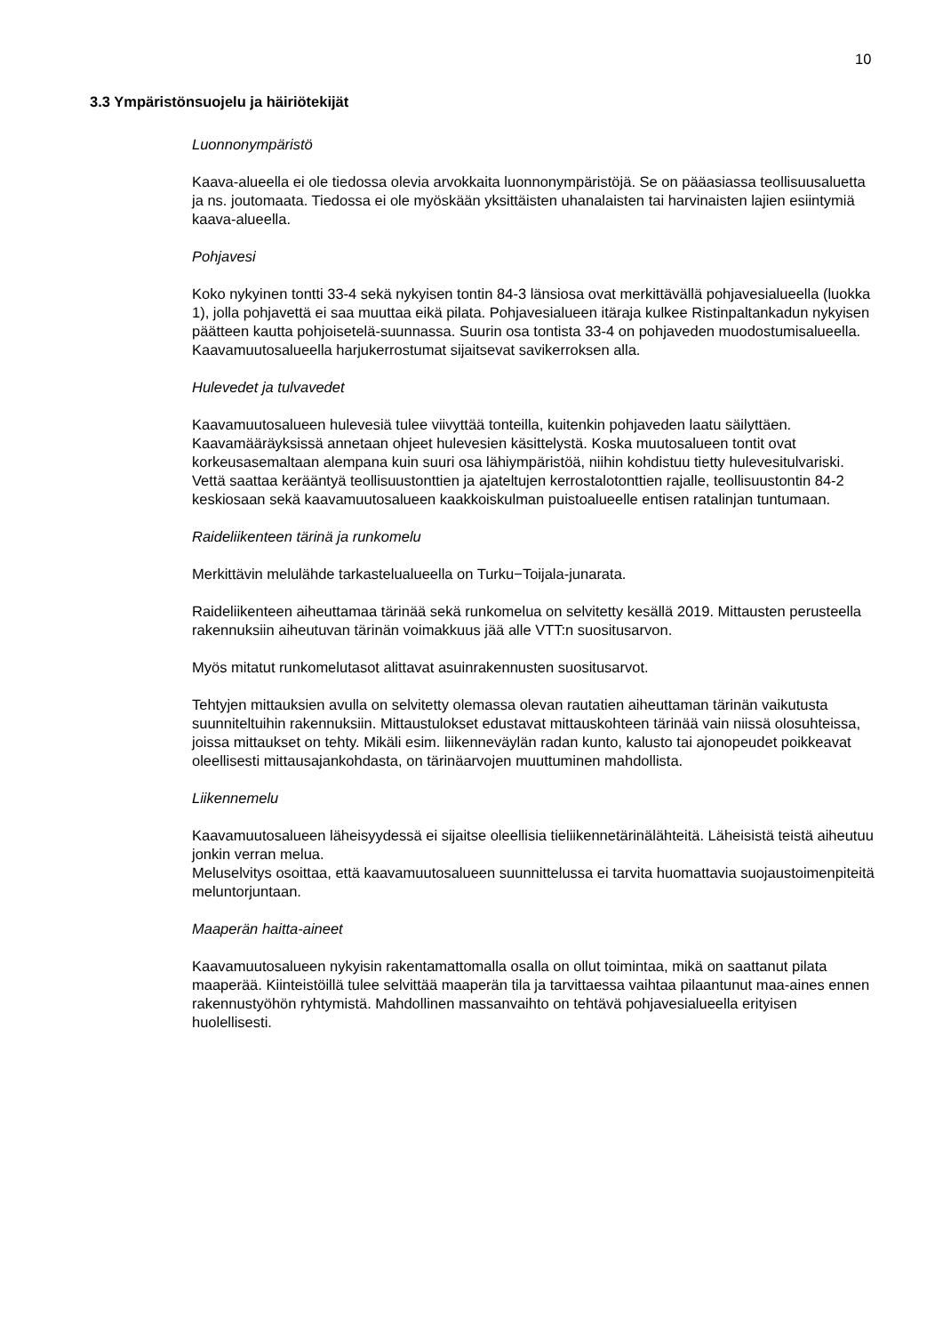10
3.3 Ympäristönsuojelu ja häiriötekijät
Luonnonympäristö
Kaava-alueella ei ole tiedossa olevia arvokkaita luonnonympäristöjä. Se on pääasiassa teollisuusaluetta ja ns. joutomaata. Tiedossa ei ole myöskään yksittäisten uhanalaisten tai harvinaisten lajien esiintymiä kaava-alueella.
Pohjavesi
Koko nykyinen tontti 33-4 sekä nykyisen tontin 84-3 länsiosa ovat merkittävällä pohjavesialueella (luokka 1), jolla pohjavettä ei saa muuttaa eikä pilata. Pohjavesialueen itäraja kulkee Ristinpaltankadun nykyisen päätteen kautta pohjoisetelä-suunnassa. Suurin osa tontista 33-4 on pohjaveden muodostumisalueella. Kaavamuutosalueella harjukerrostumat sijaitsevat savikerroksen alla.
Hulevedet ja tulvavedet
Kaavamuutosalueen hulevesiä tulee viivyttää tonteilla, kuitenkin pohjaveden laatu säilyttäen. Kaavamääräyksissä annetaan ohjeet hulevesien käsittelystä. Koska muutosalueen tontit ovat korkeusasemaltaan alempana kuin suuri osa lähiympäristöä, niihin kohdistuu tietty hulevesitulvariski. Vettä saattaa kerääntyä teollisuustonttien ja ajateltujen kerrostalotonttien rajalle, teollisuustontin 84-2 keskiosaan sekä kaavamuutosalueen kaakkoiskulman puistoalueelle entisen ratalinjan tuntumaan.
Raideliikenteen tärinä ja runkomelu
Merkittävin melulähde tarkastelualueella on Turku−Toijala-junarata.
Raideliikenteen aiheuttamaa tärinää sekä runkomelua on selvitetty kesällä 2019. Mittausten perusteella rakennuksiin aiheutuvan tärinän voimakkuus jää alle VTT:n suositusarvon.
Myös mitatut runkomelutasot alittavat asuinrakennusten suositusarvot.
Tehtyjen mittauksien avulla on selvitetty olemassa olevan rautatien aiheuttaman tärinän vaikutusta suunniteltuihin rakennuksiin. Mittaustulokset edustavat mittauskohteen tärinää vain niissä olosuhteissa, joissa mittaukset on tehty. Mikäli esim. liikenneväylän radan kunto, kalusto tai ajonopeudet poikkeavat oleellisesti mittausajankohdasta, on tärinäarvojen muuttuminen mahdollista.
Liikennemelu
Kaavamuutosalueen läheisyydessä ei sijaitse oleellisia tieliikennetärinälähteitä. Läheisistä teistä aiheutuu jonkin verran melua.
Meluselvitys osoittaa, että kaavamuutosalueen suunnittelussa ei tarvita huomattavia suojaustoimenpiteitä meluntorjuntaan.
Maaperän haitta-aineet
Kaavamuutosalueen nykyisin rakentamattomalla osalla on ollut toimintaa, mikä on saattanut pilata maaperää. Kiinteistöillä tulee selvittää maaperän tila ja tarvittaessa vaihtaa pilaantunut maa-aines ennen rakennustyöhön ryhtymistä. Mahdollinen massanvaihto on tehtävä pohjavesialueella erityisen huolellisesti.